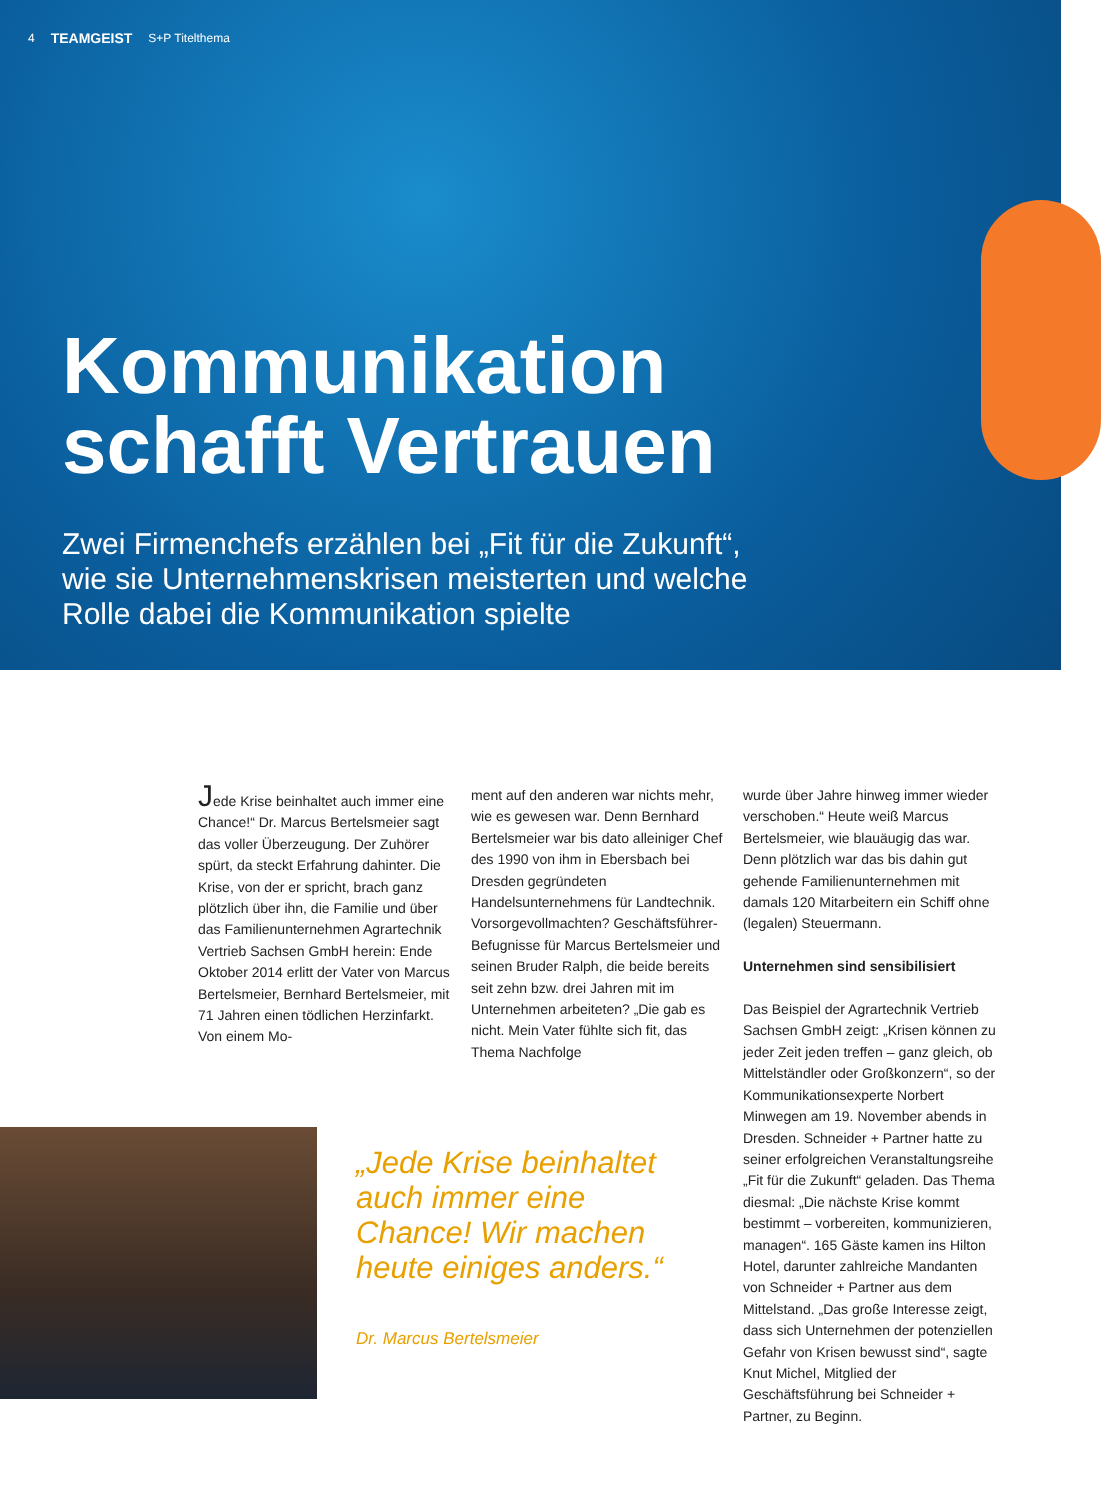4 TEAMGEIST S+P Titelthema
Kommunikation
schafft Vertrauen
Zwei Firmenchefs erzählen bei „Fit für die Zukunft“,
wie sie Unternehmenskrisen meisterten und welche
Rolle dabei die Kommunikation spielte
Jede Krise beinhaltet auch immer eine Chance!“ Dr. Marcus Bertelsmeier sagt das voller Überzeugung. Der Zuhörer spürt, da steckt Erfahrung dahinter. Die Krise, von der er spricht, brach ganz plötzlich über ihn, die Familie und über das Familienunternehmen Agrartechnik Vertrieb Sachsen GmbH herein: Ende Oktober 2014 erlitt der Vater von Marcus Bertelsmeier, Bernhard Bertelsmeier, mit 71 Jahren einen tödlichen Herzinfarkt. Von einem Mo-
ment auf den anderen war nichts mehr, wie es gewesen war. Denn Bernhard Bertelsmeier war bis dato alleiniger Chef des 1990 von ihm in Ebersbach bei Dresden gegründeten Handelsunternehmens für Landtechnik. Vorsorgevollmachten? Geschäftsführer-Befugnisse für Marcus Bertelsmeier und seinen Bruder Ralph, die beide bereits seit zehn bzw. drei Jahren mit im Unternehmen arbeiteten? „Die gab es nicht. Mein Vater fühlte sich fit, das Thema Nachfolge
wurde über Jahre hinweg immer wieder verschoben.“ Heute weiß Marcus Bertelsmeier, wie blauäugig das war. Denn plötzlich war das bis dahin gut gehende Familienunternehmen mit damals 120 Mitarbeitern ein Schiff ohne (legalen) Steuermann.
Unternehmen sind sensibilisiert
Das Beispiel der Agrartechnik Vertrieb Sachsen GmbH zeigt: „Krisen können zu jeder Zeit jeden treffen – ganz gleich, ob Mittelständler oder Großkonzern“, so der Kommunikationsexperte Norbert Minwegen am 19. November abends in Dresden. Schneider + Partner hatte zu seiner erfolgreichen Veranstaltungsreihe „Fit für die Zukunft“ geladen. Das Thema diesmal: „Die nächste Krise kommt bestimmt – vorbereiten, kommunizieren, managen“. 165 Gäste kamen ins Hilton Hotel, darunter zahlreiche Mandanten von Schneider + Partner aus dem Mittelstand. „Das große Interesse zeigt, dass sich Unternehmen der potenziellen Gefahr von Krisen bewusst sind“, sagte Knut Michel, Mitglied der Geschäftsführung bei Schneider + Partner, zu Beginn.
„Jede Krise beinhaltet auch immer eine Chance! Wir machen heute einiges anders.“
Dr. Marcus Bertelsmeier